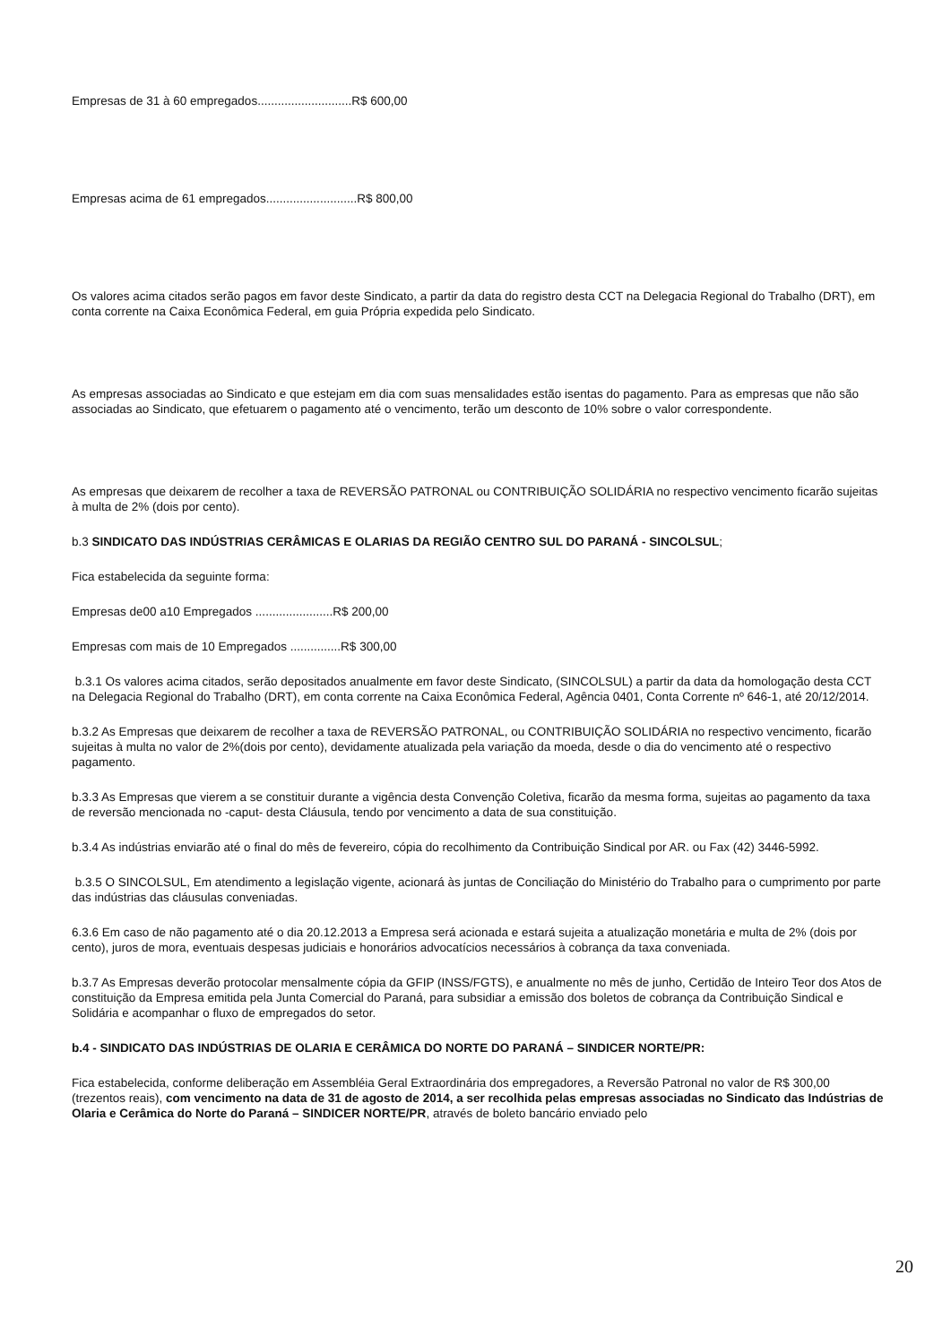Empresas de 31 à 60 empregados............................R$ 600,00
Empresas acima de 61 empregados...........................R$ 800,00
Os valores acima citados serão pagos em favor deste Sindicato, a partir da data do registro desta CCT na Delegacia Regional do Trabalho (DRT), em conta corrente na Caixa Econômica Federal, em guia Própria expedida pelo Sindicato.
As empresas associadas ao Sindicato e que estejam em dia com suas mensalidades estão isentas do pagamento. Para as empresas que não são associadas ao Sindicato, que efetuarem o pagamento até o vencimento, terão um desconto de 10% sobre o valor correspondente.
As empresas que deixarem de recolher a taxa de REVERSÃO PATRONAL ou CONTRIBUIÇÃO SOLIDÁRIA no respectivo vencimento ficarão sujeitas à multa de 2% (dois por cento).
b.3 SINDICATO DAS INDÚSTRIAS CERÂMICAS E OLARIAS DA REGIÃO CENTRO SUL DO PARANÁ - SINCOLSUL;
Fica estabelecida da seguinte forma:
Empresas de00 a10 Empregados .......................R$ 200,00
Empresas com mais de 10 Empregados ...............R$ 300,00
b.3.1 Os valores acima citados, serão depositados anualmente em favor deste Sindicato, (SINCOLSUL) a partir da data da homologação desta CCT na Delegacia Regional do Trabalho (DRT), em conta corrente na Caixa Econômica Federal, Agência 0401, Conta Corrente nº 646-1, até 20/12/2014.
b.3.2 As Empresas que deixarem de recolher a taxa de REVERSÃO PATRONAL, ou CONTRIBUIÇÃO SOLIDÁRIA no respectivo vencimento, ficarão sujeitas à multa no valor de 2%(dois por cento), devidamente atualizada pela variação da moeda, desde o dia do vencimento até o respectivo pagamento.
b.3.3 As Empresas que vierem a se constituir durante a vigência desta Convenção Coletiva, ficarão da mesma forma, sujeitas ao pagamento da taxa de reversão mencionada no -caput- desta Cláusula, tendo por vencimento a data de sua constituição.
b.3.4 As indústrias enviarão até o final do mês de fevereiro, cópia do recolhimento da Contribuição Sindical por AR. ou Fax (42) 3446-5992.
b.3.5 O SINCOLSUL, Em atendimento a legislação vigente, acionará às juntas de Conciliação do Ministério do Trabalho para o cumprimento por parte das indústrias das cláusulas conveniadas.
6.3.6 Em caso de não pagamento até o dia 20.12.2013 a Empresa será acionada e estará sujeita a atualização monetária e multa de 2% (dois por cento), juros de mora, eventuais despesas judiciais e honorários advocatícios necessários à cobrança da taxa conveniada.
b.3.7 As Empresas deverão protocolar mensalmente cópia da GFIP (INSS/FGTS), e anualmente no mês de junho, Certidão de Inteiro Teor dos Atos de constituição da Empresa emitida pela Junta Comercial do Paraná, para subsidiar a emissão dos boletos de cobrança da Contribuição Sindical e Solidária e acompanhar o fluxo de empregados do setor.
b.4 - SINDICATO DAS INDÚSTRIAS DE OLARIA E CERÂMICA DO NORTE DO PARANÁ – SINDICER NORTE/PR:
Fica estabelecida, conforme deliberação em Assembléia Geral Extraordinária dos empregadores, a Reversão Patronal no valor de R$ 300,00 (trezentos reais), com vencimento na data de 31 de agosto de 2014, a ser recolhida pelas empresas associadas no Sindicato das Indústrias de Olaria e Cerâmica do Norte do Paraná – SINDICER NORTE/PR, através de boleto bancário enviado pelo
20